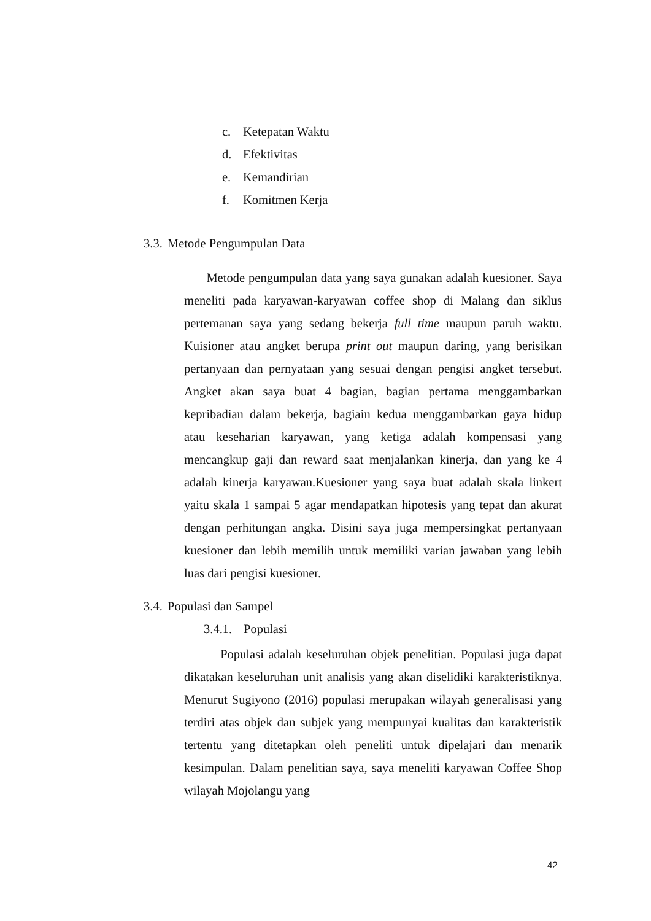c. Ketepatan Waktu
d. Efektivitas
e. Kemandirian
f. Komitmen Kerja
3.3. Metode Pengumpulan Data
Metode pengumpulan data yang saya gunakan adalah kuesioner. Saya meneliti pada karyawan-karyawan coffee shop di Malang dan siklus pertemanan saya yang sedang bekerja full time maupun paruh waktu. Kuisioner atau angket berupa print out maupun daring, yang berisikan pertanyaan dan pernyataan yang sesuai dengan pengisi angket tersebut. Angket akan saya buat 4 bagian, bagian pertama menggambarkan kepribadian dalam bekerja, bagiain kedua menggambarkan gaya hidup atau keseharian karyawan, yang ketiga adalah kompensasi yang mencangkup gaji dan reward saat menjalankan kinerja, dan yang ke 4 adalah kinerja karyawan.Kuesioner yang saya buat adalah skala linkert yaitu skala 1 sampai 5 agar mendapatkan hipotesis yang tepat dan akurat dengan perhitungan angka. Disini saya juga mempersingkat pertanyaan kuesioner dan lebih memilih untuk memiliki varian jawaban yang lebih luas dari pengisi kuesioner.
3.4. Populasi dan Sampel
3.4.1. Populasi
Populasi adalah keseluruhan objek penelitian. Populasi juga dapat dikatakan keseluruhan unit analisis yang akan diselidiki karakteristiknya. Menurut Sugiyono (2016) populasi merupakan wilayah generalisasi yang terdiri atas objek dan subjek yang mempunyai kualitas dan karakteristik tertentu yang ditetapkan oleh peneliti untuk dipelajari dan menarik kesimpulan. Dalam penelitian saya, saya meneliti karyawan Coffee Shop wilayah Mojolangu yang
42